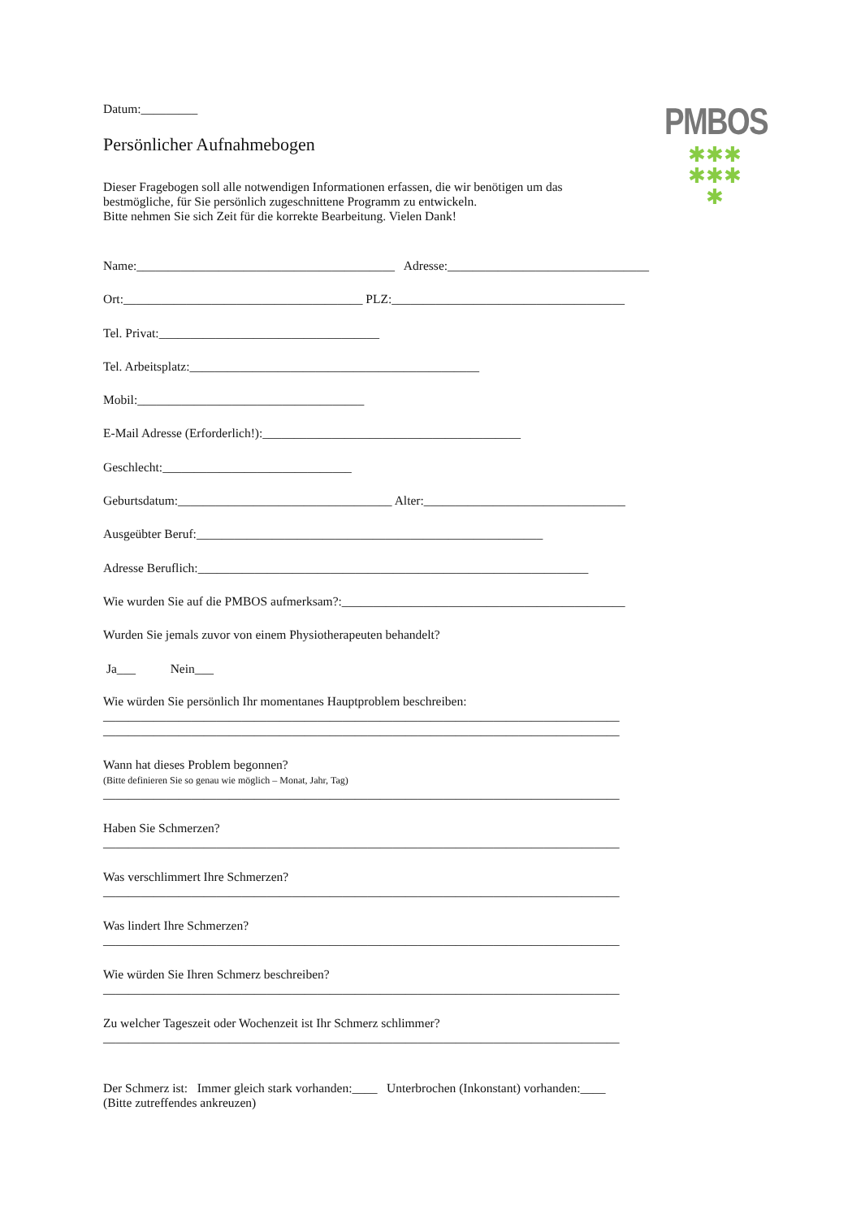PMBOS
✱✱✱
✱✱✱
✱
Datum:_________
Persönlicher Aufnahmebogen
Dieser Fragebogen soll alle notwendigen Informationen erfassen, die wir benötigen um das
bestmögliche, für Sie persönlich zugeschnittene Programm zu entwickeln.
Bitte nehmen Sie sich Zeit für die korrekte Bearbeitung. Vielen Dank!
Name:_________________________________________ Adresse:________________________________
Ort:______________________________________ PLZ:_____________________________________
Tel. Privat:___________________________________
Tel. Arbeitsplatz:______________________________________________
Mobil:____________________________________
E-Mail Adresse (Erforderlich!):_________________________________________
Geschlecht:______________________________
Geburtsdatum:__________________________________ Alter:________________________________
Ausgeübter Beruf:_______________________________________________________
Adresse Beruflich:______________________________________________________________
Wie wurden Sie auf die PMBOS aufmerksam?:_____________________________________________
Wurden Sie jemals zuvor von einem Physiotherapeuten behandelt?
Ja___ Nein___
Wie würden Sie persönlich Ihr momentanes Hauptproblem beschreiben:
__________________________________________________________________________________
__________________________________________________________________________________
Wann hat dieses Problem begonnen?
(Bitte definieren Sie so genau wie möglich – Monat, Jahr, Tag)
__________________________________________________________________________________
Haben Sie Schmerzen?
__________________________________________________________________________________
Was verschlimmert Ihre Schmerzen?
__________________________________________________________________________________
Was lindert Ihre Schmerzen?
__________________________________________________________________________________
Wie würden Sie Ihren Schmerz beschreiben?
__________________________________________________________________________________
Zu welcher Tageszeit oder Wochenzeit ist Ihr Schmerz schlimmer?
__________________________________________________________________________________
Der Schmerz ist: Immer gleich stark vorhanden:____ Unterbrochen (Inkonstant) vorhanden:____
(Bitte zutreffendes ankreuzen)